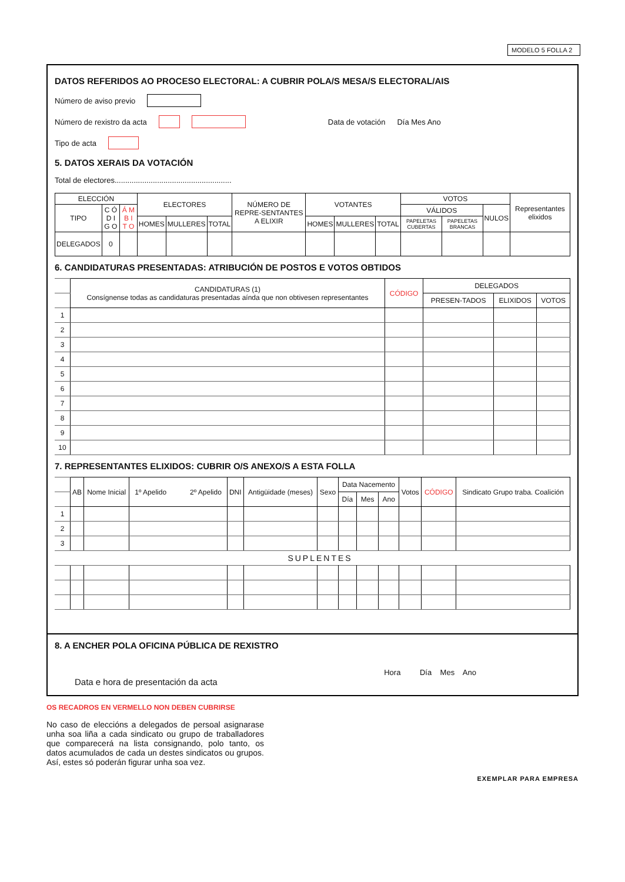MODELO 5 FOLLA 2
DATOS REFERIDOS AO PROCESO ELECTORAL: A CUBRIR POLA/S MESA/S ELECTORAL/AIS
Número de aviso previo
Número de rexistro da acta Data de votación Día Mes Ano
Tipo de acta
5. DATOS XERAIS DA VOTACIÓN
Total de electores.......................................................
| ELECCIÓN | | | ELECTORES | | | NÚMERO DE REPRE-SENTANTES A ELIXIR | VOTANTES | | | VOTOS | | | Representantes elixidos |
| --- | --- | --- | --- | --- | --- | --- | --- | --- | --- | --- | --- | --- | --- |
| TIPO | C Ó D I G O | Á M B I T O | | | | | | | | VÁLIDOS | | NULOS | |
| | | | HOMES | MULLERES | TOTAL | | HOMES | MULLERES | TOTAL | PAPELETAS CUBERTAS | PAPELETAS BRANCAS | | |
| DELEGADOS | 0 | | | | | | | | | | | | |
6. CANDIDATURAS PRESENTADAS: ATRIBUCIÓN DE POSTOS E VOTOS OBTIDOS
| | CANDIDATURAS (1) Consígnense todas as candidaturas presentadas aínda que non obtivesen representantes | CÓDIGO | DELEGADOS | | |
| | | | PRESEN-TADOS | ELIXIDOS | VOTOS |
| 1 | | | | | |
| 2 | | | | | |
| 3 | | | | | |
| 4 | | | | | |
| 5 | | | | | |
| 6 | | | | | |
| 7 | | | | | |
| 8 | | | | | |
| 9 | | | | | |
| 10 | | | | | |
7. REPRESENTANTES ELIXIDOS: CUBRIR O/S ANEXO/S A ESTA FOLLA
| | AB | Nome Inicial | 1º Apelido 2º Apelido | DNI | Antigüidade (meses) | Sexo | Data Nacemento | | | Votos | CÓDIGO | Sindicato Grupo traba. Coalición |
| | | | | | | | Día | Mes | Ano | | | |
| 1 | | | | | | | | | | | | |
| 2 | | | | | | | | | | | | |
| 3 | | | | | | | | | | | | |
| | SUPLENTES | | | | | | | | | | | |
8. A ENCHER POLA OFICINA PÚBLICA DE REXISTRO
Hora Día Mes Ano
Data e hora de presentación da acta
OS RECADROS EN VERMELLO NON DEBEN CUBRIRSE
No caso de eleccións a delegados de persoal asignarase unha soa liña a cada sindicato ou grupo de traballadores que comparecerá na lista consignando, polo tanto, os datos acumulados de cada un destes sindicatos ou grupos. Así, estes só poderán figurar unha soa vez.
EXEMPLAR PARA EMPRESA